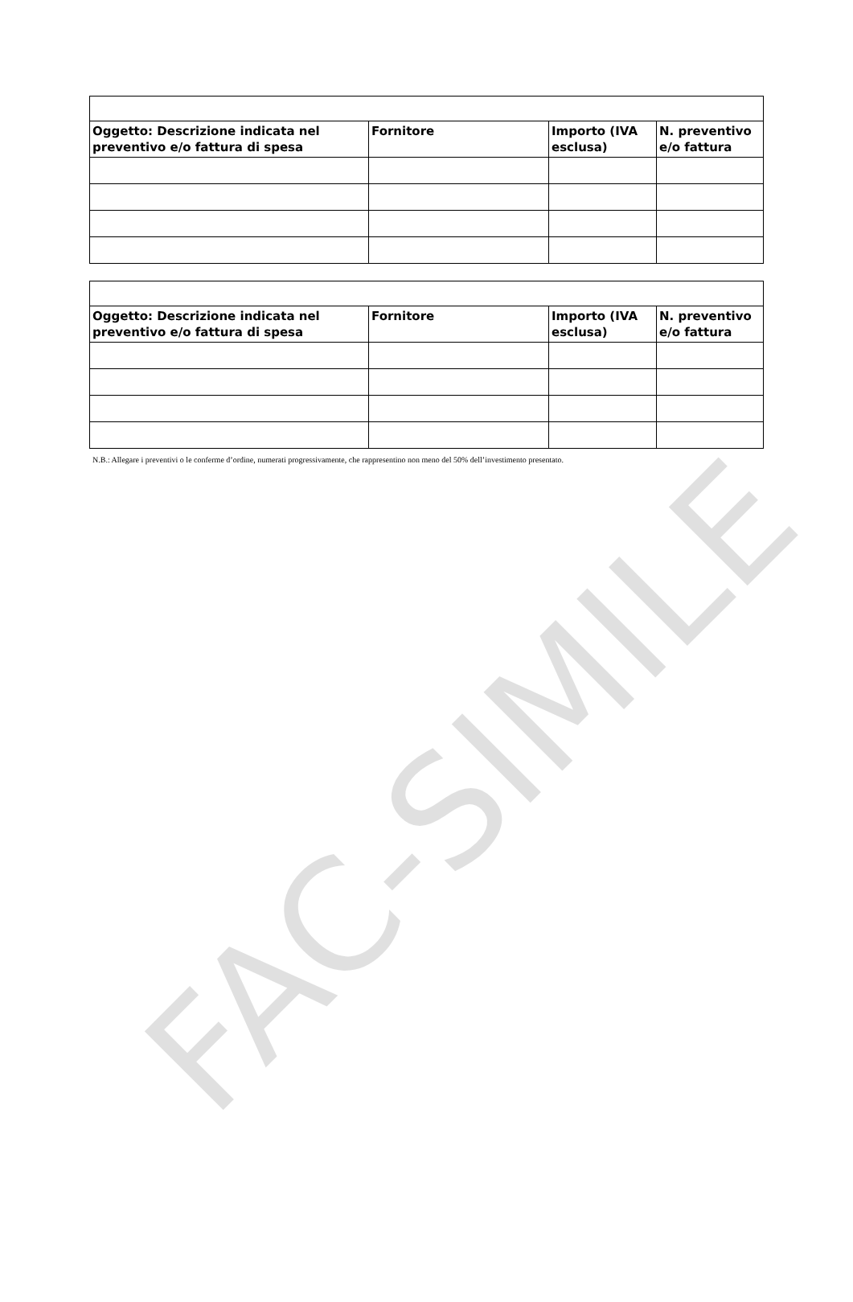| Oggetto: Descrizione indicata nel preventivo e/o fattura di spesa | Fornitore | Importo (IVA esclusa) | N. preventivo e/o fattura |
| --- | --- | --- | --- |
| Oggetto: Descrizione indicata nel preventivo e/o fattura di spesa | Fornitore | Importo (IVA esclusa) | N. preventivo e/o fattura |
| --- | --- | --- | --- |
N.B.: Allegare i preventivi o le conferme d’ordine, numerati progressivamente, che rappresentino non meno del 50% dell’investimento presentato.
FAC-SIMILE